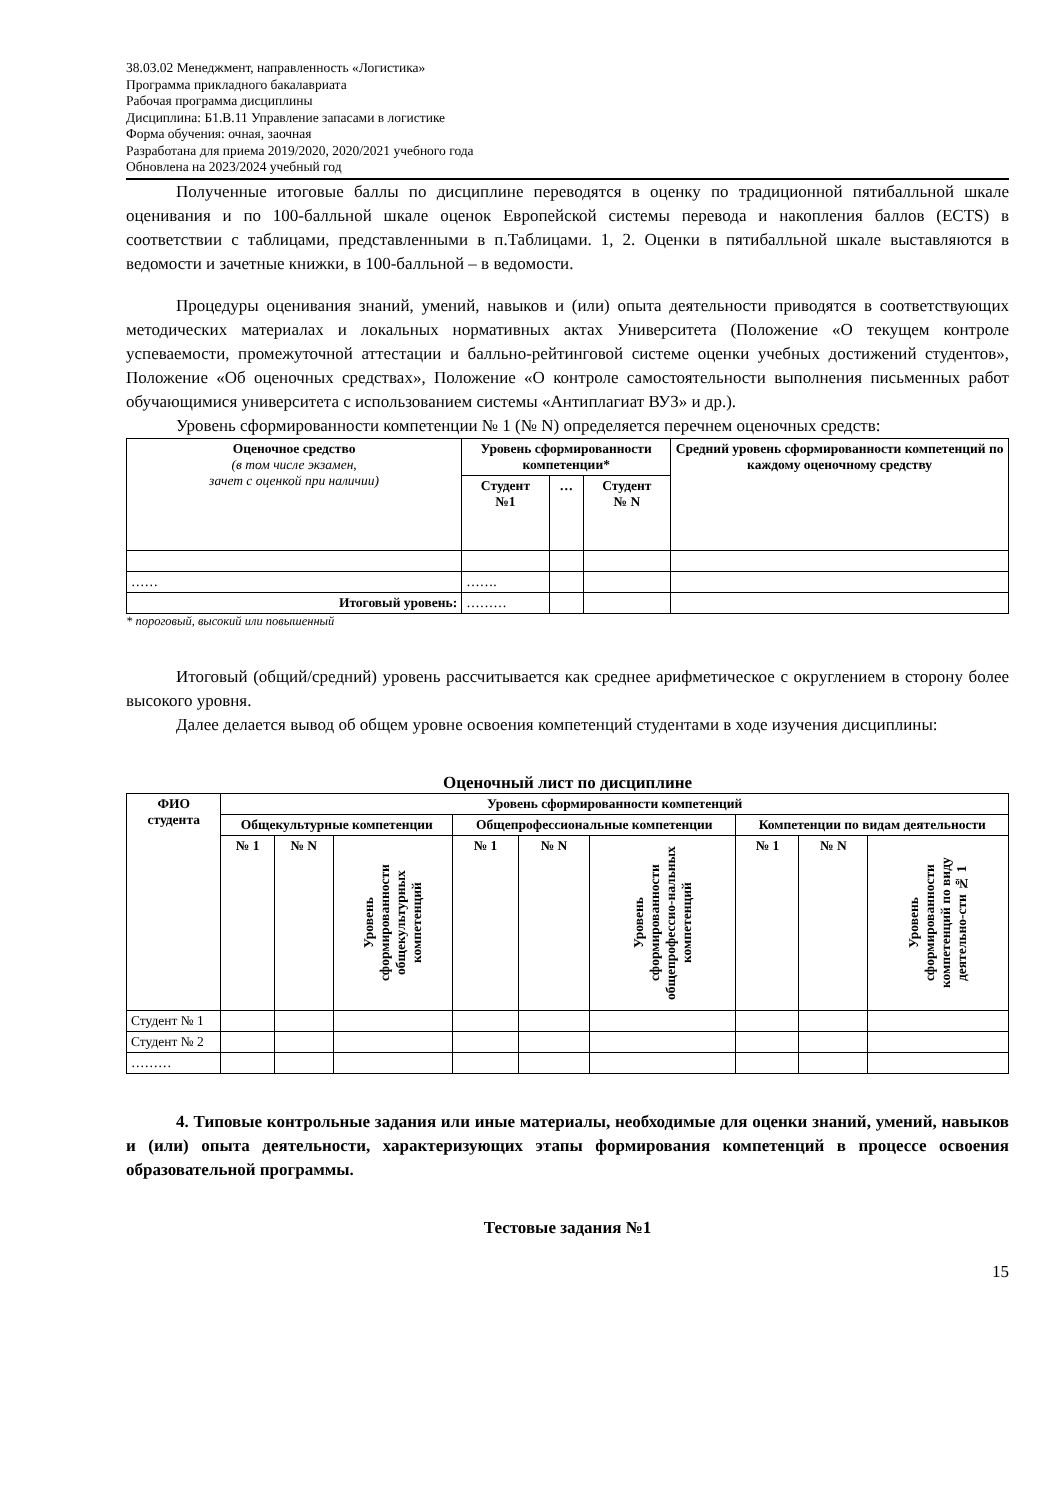38.03.02 Менеджмент, направленность «Логистика»
Программа прикладного бакалавриата
Рабочая программа дисциплины
Дисциплина: Б1.В.11 Управление запасами в логистике
Форма обучения: очная, заочная
Разработана для приема 2019/2020, 2020/2021 учебного года
Обновлена на 2023/2024 учебный год
Полученные итоговые баллы по дисциплине переводятся в оценку по традиционной пятибалльной шкале оценивания и по 100-балльной шкале оценок Европейской системы перевода и накопления баллов (ECTS) в соответствии с таблицами, представленными в п.Таблицами. 1, 2. Оценки в пятибалльной шкале выставляются в ведомости и зачетные книжки, в 100-балльной – в ведомости.
Процедуры оценивания знаний, умений, навыков и (или) опыта деятельности приводятся в соответствующих методических материалах и локальных нормативных актах Университета (Положение «О текущем контроле успеваемости, промежуточной аттестации и балльно-рейтинговой системе оценки учебных достижений студентов», Положение «Об оценочных средствах», Положение «О контроле самостоятельности выполнения письменных работ обучающимися университета с использованием системы «Антиплагиат ВУЗ» и др.).
Уровень сформированности компетенции № 1 (№ N) определяется перечнем оценочных средств:
| Оценочное средство (в том числе экзамен, зачет с оценкой при наличии) | Уровень сформированности компетенции* | | | Средний уровень сформированности компетенций по каждому оценочному средству |
| --- | --- | --- | --- | --- |
| | Студент №1 | … | Студент № N | |
| …… | ……. | | | |
| Итоговый уровень: | ……… | | | |
* пороговый, высокий или повышенный
Итоговый (общий/средний) уровень рассчитывается как среднее арифметическое с округлением в сторону более высокого уровня.
Далее делается вывод об общем уровне освоения компетенций студентами в ходе изучения дисциплины:
Оценочный лист по дисциплине
| ФИО студента | Уровень сформированности компетенций | | | | | | | | |
| --- | --- | --- | --- | --- | --- | --- | --- | --- | --- |
| | Общекультурные компетенции | | | Общепрофессиональные компетенции | | | Компетенции по видам деятельности | | |
| | № 1 | № N | Уровень сформированности общекультурных компетенций | № 1 | № N | Уровень сформированности общепрофессио-нальных компетенций | № 1 | № N | Уровень сформированности компетенций по виду деятельно-сти № 1 |
| Студент № 1 | | | | | | | | | |
| Студент № 2 | | | | | | | | | |
| ……… | | | | | | | | | |
4. Типовые контрольные задания или иные материалы, необходимые для оценки знаний, умений, навыков и (или) опыта деятельности, характеризующих этапы формирования компетенций в процессе освоения образовательной программы.
Тестовые задания №1
15